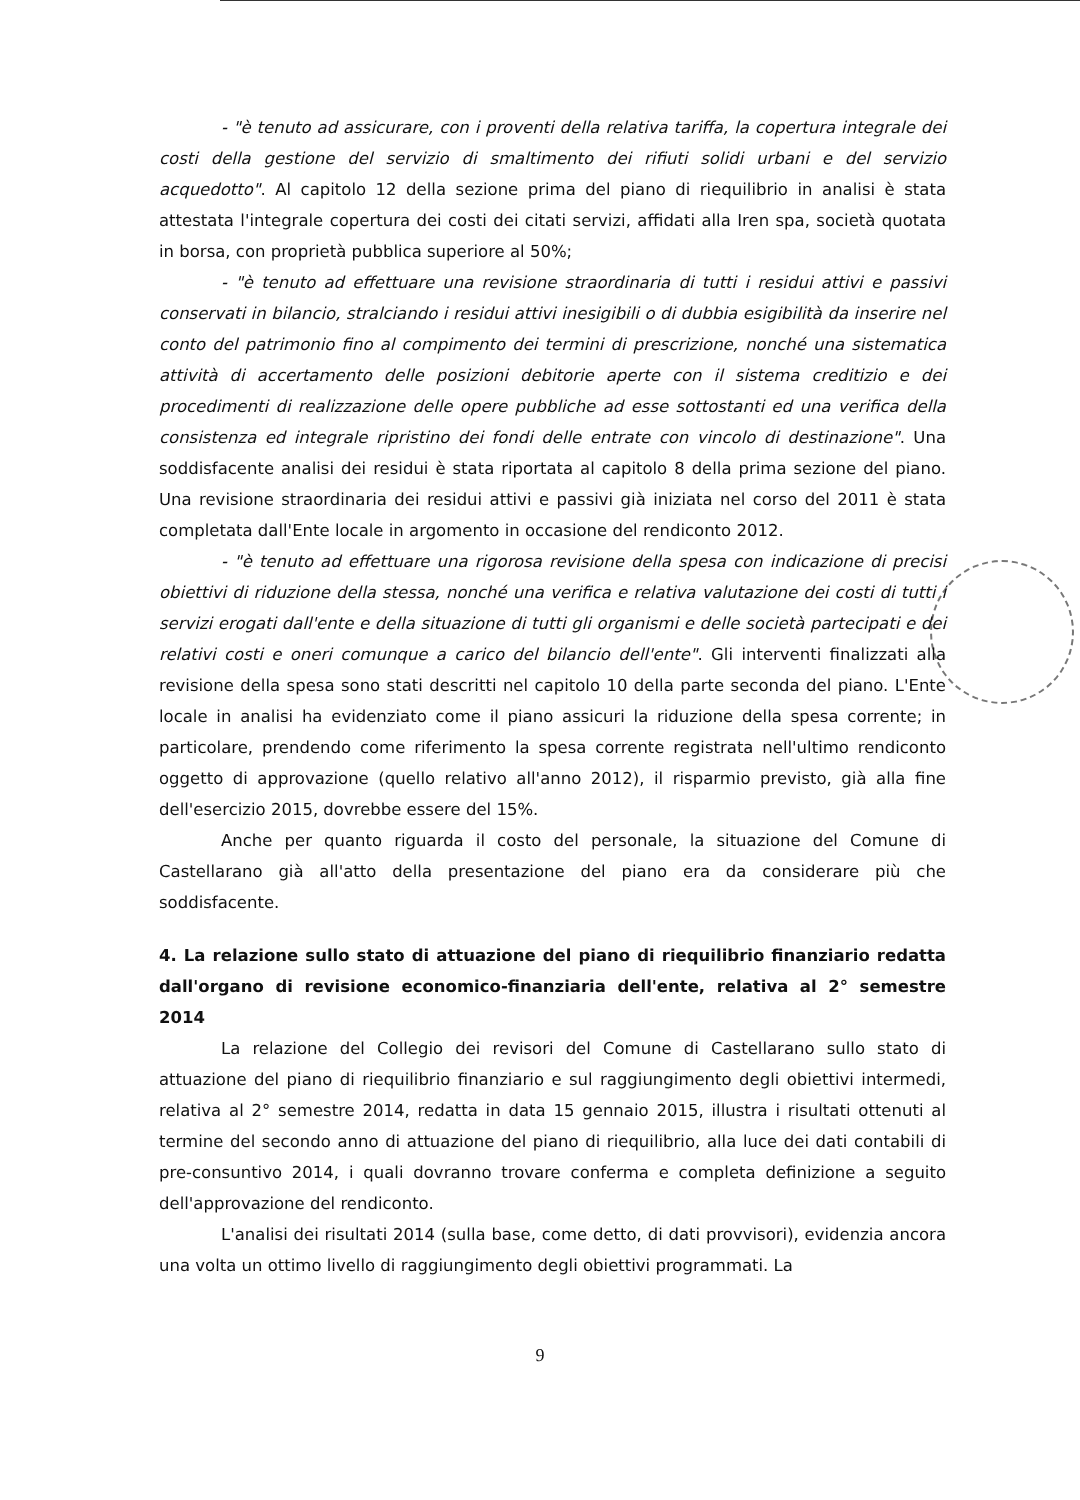- "è tenuto ad assicurare, con i proventi della relativa tariffa, la copertura integrale dei costi della gestione del servizio di smaltimento dei rifiuti solidi urbani e del servizio acquedotto". Al capitolo 12 della sezione prima del piano di riequilibrio in analisi è stata attestata l'integrale copertura dei costi dei citati servizi, affidati alla Iren spa, società quotata in borsa, con proprietà pubblica superiore al 50%;
- "è tenuto ad effettuare una revisione straordinaria di tutti i residui attivi e passivi conservati in bilancio, stralciando i residui attivi inesigibili o di dubbia esigibilità da inserire nel conto del patrimonio fino al compimento dei termini di prescrizione, nonché una sistematica attività di accertamento delle posizioni debitorie aperte con il sistema creditizio e dei procedimenti di realizzazione delle opere pubbliche ad esse sottostanti ed una verifica della consistenza ed integrale ripristino dei fondi delle entrate con vincolo di destinazione". Una soddisfacente analisi dei residui è stata riportata al capitolo 8 della prima sezione del piano. Una revisione straordinaria dei residui attivi e passivi già iniziata nel corso del 2011 è stata completata dall'Ente locale in argomento in occasione del rendiconto 2012.
- "è tenuto ad effettuare una rigorosa revisione della spesa con indicazione di precisi obiettivi di riduzione della stessa, nonché una verifica e relativa valutazione dei costi di tutti i servizi erogati dall'ente e della situazione di tutti gli organismi e delle società partecipati e dei relativi costi e oneri comunque a carico del bilancio dell'ente". Gli interventi finalizzati alla revisione della spesa sono stati descritti nel capitolo 10 della parte seconda del piano. L'Ente locale in analisi ha evidenziato come il piano assicuri la riduzione della spesa corrente; in particolare, prendendo come riferimento la spesa corrente registrata nell'ultimo rendiconto oggetto di approvazione (quello relativo all'anno 2012), il risparmio previsto, già alla fine dell'esercizio 2015, dovrebbe essere del 15%.
Anche per quanto riguarda il costo del personale, la situazione del Comune di Castellarano già all'atto della presentazione del piano era da considerare più che soddisfacente.
4. La relazione sullo stato di attuazione del piano di riequilibrio finanziario redatta dall'organo di revisione economico-finanziaria dell'ente, relativa al 2° semestre 2014
La relazione del Collegio dei revisori del Comune di Castellarano sullo stato di attuazione del piano di riequilibrio finanziario e sul raggiungimento degli obiettivi intermedi, relativa al 2° semestre 2014, redatta in data 15 gennaio 2015, illustra i risultati ottenuti al termine del secondo anno di attuazione del piano di riequilibrio, alla luce dei dati contabili di pre-consuntivo 2014, i quali dovranno trovare conferma e completa definizione a seguito dell'approvazione del rendiconto.
L'analisi dei risultati 2014 (sulla base, come detto, di dati provvisori), evidenzia ancora una volta un ottimo livello di raggiungimento degli obiettivi programmati. La
9